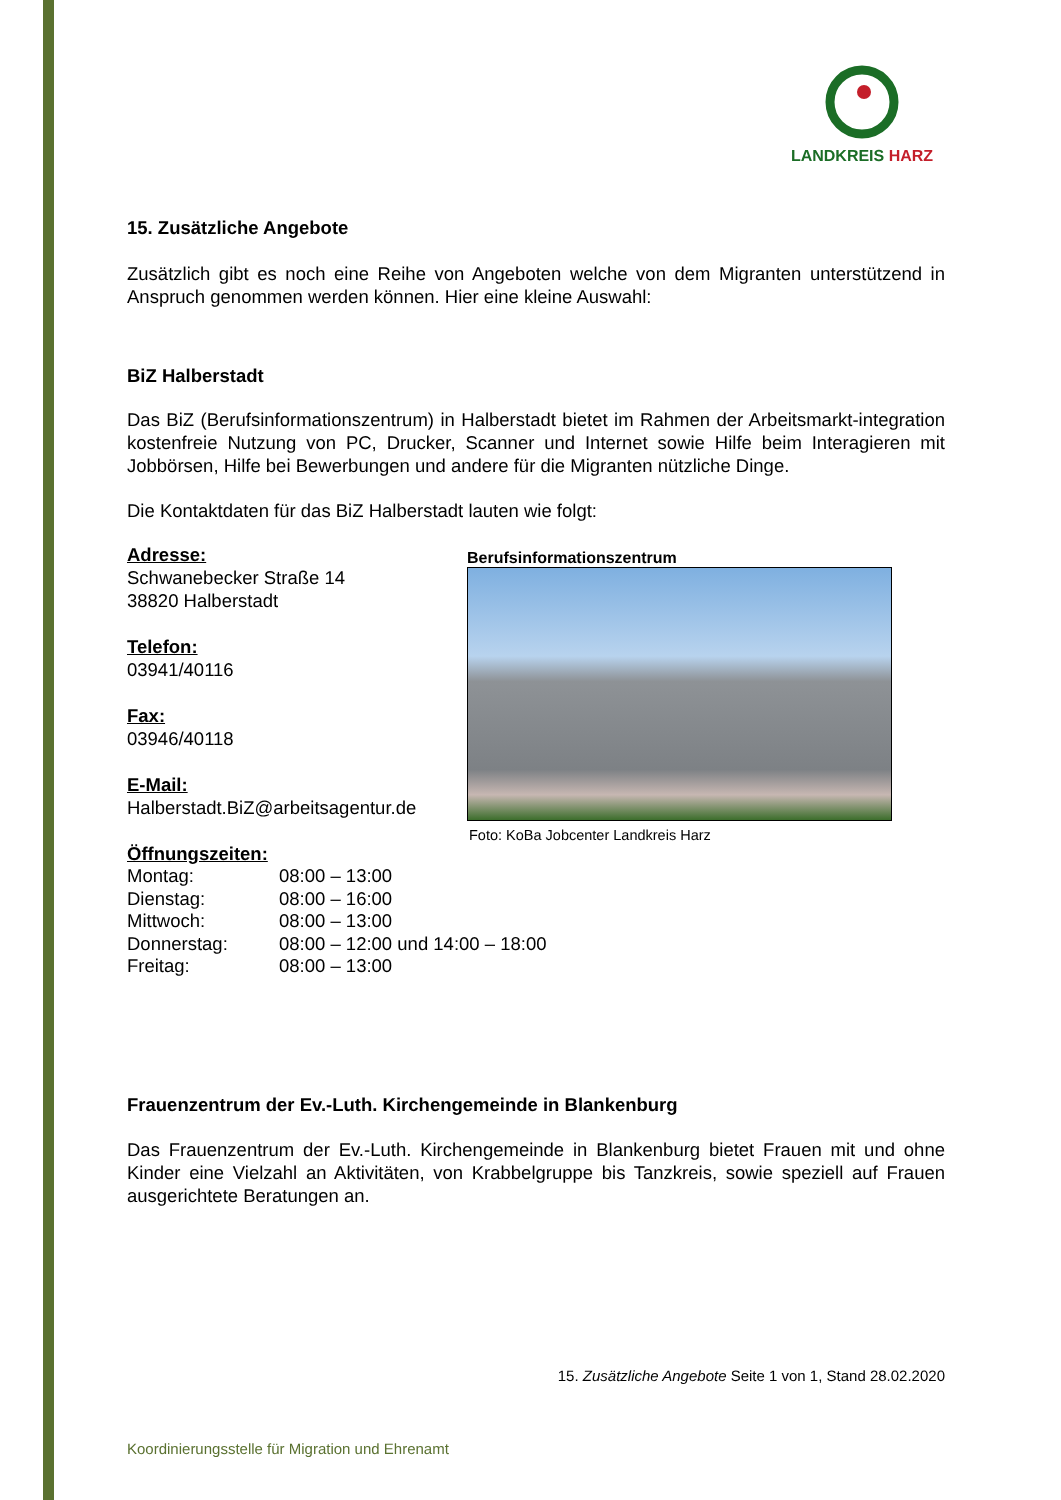LANDKREIS HARZ
15. Zusätzliche Angebote
Zusätzlich gibt es noch eine Reihe von Angeboten welche von dem Migranten unterstützend in Anspruch genommen werden können. Hier eine kleine Auswahl:
BiZ Halberstadt
Das BiZ (Berufsinformationszentrum) in Halberstadt bietet im Rahmen der Arbeitsmarkt-integration kostenfreie Nutzung von PC, Drucker, Scanner und Internet sowie Hilfe beim Interagieren mit Jobbörsen, Hilfe bei Bewerbungen und andere für die Migranten nützliche Dinge.
Die Kontaktdaten für das BiZ Halberstadt lauten wie folgt:
Adresse:
Schwanebecker Straße 14
38820 Halberstadt
Telefon:
03941/40116
Fax:
03946/40118
E-Mail:
Halberstadt.BiZ@arbeitsagentur.de
Öffnungszeiten:
Berufsinformationszentrum
Foto: KoBa Jobcenter Landkreis Harz
| Montag: | 08:00 – 13:00 |
| Dienstag: | 08:00 – 16:00 |
| Mittwoch: | 08:00 – 13:00 |
| Donnerstag: | 08:00 – 12:00 und 14:00 – 18:00 |
| Freitag: | 08:00 – 13:00 |
Frauenzentrum der Ev.-Luth. Kirchengemeinde in Blankenburg
Das Frauenzentrum der Ev.-Luth. Kirchengemeinde in Blankenburg bietet Frauen mit und ohne Kinder eine Vielzahl an Aktivitäten, von Krabbelgruppe bis Tanzkreis, sowie speziell auf Frauen ausgerichtete Beratungen an.
15. Zusätzliche Angebote Seite 1 von 1, Stand 28.02.2020
Koordinierungsstelle für Migration und Ehrenamt